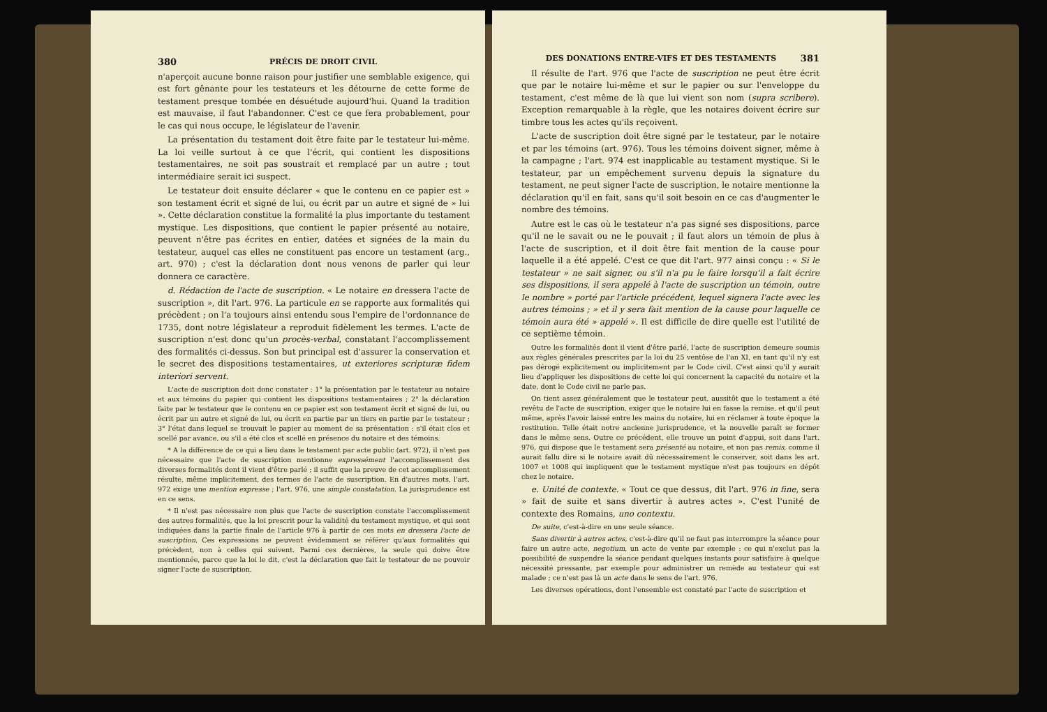380 PRÉCIS DE DROIT CIVIL
n'aperçoit aucune bonne raison pour justifier une semblable exigence, qui est fort gênante pour les testateurs et les détourne de cette forme de testament presque tombée en désuétude aujourd'hui. Quand la tradition est mauvaise, il faut l'abandonner. C'est ce que fera probablement, pour le cas qui nous occupe, le législateur de l'avenir.
La présentation du testament doit être faite par le testateur lui-même. La loi veille surtout à ce que l'écrit, qui contient les dispositions testamentaires, ne soit pas soustrait et remplacé par un autre ; tout intermédiaire serait ici suspect.
Le testateur doit ensuite déclarer « que le contenu en ce papier est » son testament écrit et signé de lui, ou écrit par un autre et signé de » lui ». Cette déclaration constitue la formalité la plus importante du testament mystique. Les dispositions, que contient le papier présenté au notaire, peuvent n'être pas écrites en entier, datées et signées de la main du testateur, auquel cas elles ne constituent pas encore un testament (arg., art. 970) ; c'est la déclaration dont nous venons de parler qui leur donnera ce caractère.
d. Rédaction de l'acte de suscription. « Le notaire en dressera l'acte de suscription », dit l'art. 976. La particule en se rapporte aux formalités qui précèdent ; on l'a toujours ainsi entendu sous l'empire de l'ordonnance de 1735, dont notre législateur a reproduit fidèlement les termes. L'acte de suscription n'est donc qu'un procès-verbal, constatant l'accomplissement des formalités ci-dessus. Son but principal est d'assurer la conservation et le secret des dispositions testamentaires, ut exteriores scripturæ fidem interiori servent.
L'acte de suscription doit donc constater : 1° la présentation par le testateur au notaire et aux témoins du papier qui contient les dispositions testamentaires ; 2° la déclaration faite par le testateur que le contenu en ce papier est son testament écrit et signé de lui, ou écrit par un autre et signé de lui, ou écrit en partie par un tiers en partie par le testateur ; 3° l'état dans lequel se trouvait le papier au moment de sa présentation : s'il était clos et scellé par avance, ou s'il a été clos et scellé en présence du notaire et des témoins.
* A la différence de ce qui a lieu dans le testament par acte public (art. 972), il n'est pas nécessaire que l'acte de suscription mentionne expressément l'accomplissement des diverses formalités dont il vient d'être parlé ; il suffit que la preuve de cet accomplissement résulte, même implicitement, des termes de l'acte de suscription. En d'autres mots, l'art. 972 exige une mention expresse ; l'art. 976, une simple constatation. La jurisprudence est en ce sens.
* Il n'est pas nécessaire non plus que l'acte de suscription constate l'accomplissement des autres formalités, que la loi prescrit pour la validité du testament mystique, et qui sont indiquées dans la partie finale de l'article 976 à partir de ces mots en dressera l'acte de suscription. Ces expressions ne peuvent évidemment se référer qu'aux formalités qui précèdent, non à celles qui suivent. Parmi ces dernières, la seule qui doive être mentionnée, parce que la loi le dit, c'est la déclaration que fait le testateur de ne pouvoir signer l'acte de suscription.
DES DONATIONS ENTRE-VIFS ET DES TESTAMENTS 381
Il résulte de l'art. 976 que l'acte de suscription ne peut être écrit que par le notaire lui-même et sur le papier ou sur l'enveloppe du testament, c'est même de là que lui vient son nom (supra scribere). Exception remarquable à la règle, que les notaires doivent écrire sur timbre tous les actes qu'ils reçoivent.
L'acte de suscription doit être signé par le testateur, par le notaire et par les témoins (art. 976). Tous les témoins doivent signer, même à la campagne ; l'art. 974 est inapplicable au testament mystique. Si le testateur, par un empêchement survenu depuis la signature du testament, ne peut signer l'acte de suscription, le notaire mentionne la déclaration qu'il en fait, sans qu'il soit besoin en ce cas d'augmenter le nombre des témoins.
Autre est le cas où le testateur n'a pas signé ses dispositions, parce qu'il ne le savait ou ne le pouvait ; il faut alors un témoin de plus à l'acte de suscription, et il doit être fait mention de la cause pour laquelle il a été appelé. C'est ce que dit l'art. 977 ainsi conçu : « Si le testateur » ne sait signer, ou s'il n'a pu le faire lorsqu'il a fait écrire ses dispositions, il sera appelé à l'acte de suscription un témoin, outre le nombre » porté par l'article précédent, lequel signera l'acte avec les autres témoins ; » et il y sera fait mention de la cause pour laquelle ce témoin aura été » appelé ». Il est difficile de dire quelle est l'utilité de ce septième témoin.
Outre les formalités dont il vient d'être parlé, l'acte de suscription demeure soumis aux règles générales prescrites par la loi du 25 ventôse de l'an XI, en tant qu'il n'y est pas dérogé explicitement ou implicitement par le Code civil. C'est ainsi qu'il y aurait lieu d'appliquer les dispositions de cette loi qui concernent la capacité du notaire et la date, dont le Code civil ne parle pas.
On tient assez généralement que le testateur peut, aussitôt que le testament a été revêtu de l'acte de suscription, exiger que le notaire lui en fasse la remise, et qu'il peut même, après l'avoir laissé entre les mains du notaire, lui en réclamer à toute époque la restitution. Telle était notre ancienne jurisprudence, et la nouvelle paraît se former dans le même sens. Outre ce précédent, elle trouve un point d'appui, soit dans l'art. 976, qui dispose que le testament sera présenté au notaire, et non pas remis, comme il aurait fallu dire si le notaire avait dû nécessairement le conserver, soit dans les art. 1007 et 1008 qui impliquent que le testament mystique n'est pas toujours en dépôt chez le notaire.
e. Unité de contexte. « Tout ce que dessus, dit l'art. 976 in fine, sera » fait de suite et sans divertir à autres actes ». C'est l'unité de contexte des Romains, uno contextu.
De suite, c'est-à-dire en une seule séance.
Sans divertir à autres actes, c'est-à-dire qu'il ne faut pas interrompre la séance pour faire un autre acte, negotium, un acte de vente par exemple : ce qui n'exclut pas la possibilité de suspendre la séance pendant quelques instants pour satisfaire à quelque nécessité pressante, par exemple pour administrer un remède au testateur qui est malade ; ce n'est pas là un acte dans le sens de l'art. 976.
Les diverses opérations, dont l'ensemble est constaté par l'acte de suscription et